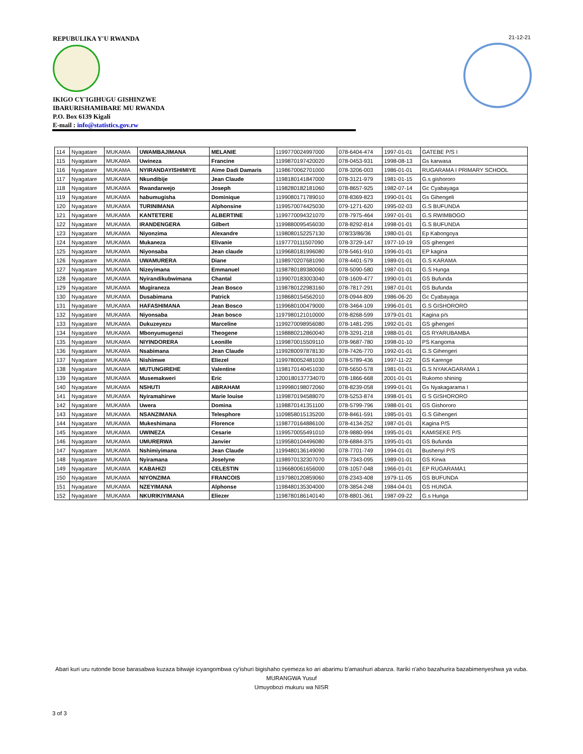REPUBULIKA Y'U RWANDA
IKIGO CY'IGIHUGU GISHINZWE
IBARURISHAMIBARE MU RWANDA
P.O. Box 6139 Kigali
E-mail : info@statistics.gov.rw
21-12-21
| 114 | Nyagatare | MUKAMA | UWAMBAJIMANA | MELANIE | 1199770024997000 | 078-6404-474 | 1997-01-01 | GATEBE P/S I |
| 115 | Nyagatare | MUKAMA | Uwineza | Francine | 1199870197420020 | 078-0453-931 | 1998-08-13 | Gs karwasa |
| 116 | Nyagatare | MUKAMA | NYIRANDAYISHIMIYE | Aime Dadi Damaris | 1198670062701000 | 078-3206-003 | 1986-01-01 | RUGARAMA I PRIMARY SCHOOL |
| 117 | Nyagatare | MUKAMA | Nkundibije | Jean Claude | 1198180141847000 | 078-3121-979 | 1981-01-15 | G.s gishororo |
| 118 | Nyagatare | MUKAMA | Rwandarwejo | Joseph | 1198280182181060 | 078-8657-925 | 1982-07-14 | Gc Cyabayaga |
| 119 | Nyagatare | MUKAMA | habumugisha | Dominique | 1199080171789010 | 078-8369-823 | 1990-01-01 | Gs Gihengeli |
| 120 | Nyagatare | MUKAMA | TURINIMANA | Alphonsine | 1199570074425030 | 079-1271-620 | 1995-02-03 | G.S BUFUNDA |
| 121 | Nyagatare | MUKAMA | KANTETERE | ALBERTINE | 1199770094321070 | 078-7975-464 | 1997-01-01 | G.S RWIMBOGO |
| 122 | Nyagatare | MUKAMA | IRANDENGERA | Gilbert | 1199880095456030 | 078-8292-814 | 1998-01-01 | G.S BUFUNDA |
| 123 | Nyagatare | MUKAMA | Niyonzima | Alexandre | 1198080152257130 | 078/33/86/36 | 1980-01-01 | Ep Kabongoya |
| 124 | Nyagatare | MUKAMA | Mukaneza | Elivanie | 1197770111507090 | 078-3729-147 | 1977-10-19 | GS gihengeri |
| 125 | Nyagatare | MUKAMA | Niyonsaba | Jean claude | 1199680181996080 | 078-5461-910 | 1996-01-01 | EP kagina |
| 126 | Nyagatare | MUKAMA | UWAMURERA | Diane | 1198970207681090 | 078-4401-579 | 1989-01-01 | G.S KARAMA |
| 127 | Nyagatare | MUKAMA | Nizeyimana | Emmanuel | 1198780189380060 | 078-5090-580 | 1987-01-01 | G.S Hunga |
| 128 | Nyagatare | MUKAMA | Nyirandikubwimana | Chantal | 1199070183003040 | 078-1609-477 | 1990-01-01 | GS Bufunda |
| 129 | Nyagatare | MUKAMA | Mugiraneza | Jean Bosco | 1198780122983160 | 078-7817-291 | 1987-01-01 | GS Bufunda |
| 130 | Nyagatare | MUKAMA | Dusabimana | Patrick | 1198680154562010 | 078-0944-809 | 1986-06-20 | Gc Cyabayaga |
| 131 | Nyagatare | MUKAMA | HAFASHIMANA | Jean Bosco | 1199680100479000 | 078-3464-109 | 1996-01-01 | G.S GISHORORO |
| 132 | Nyagatare | MUKAMA | Niyonsaba | Jean bosco | 1197980121010000 | 078-8268-599 | 1979-01-01 | Kagina p/s |
| 133 | Nyagatare | MUKAMA | Dukuzeyezu | Marceline | 1199270098956080 | 078-1481-295 | 1992-01-01 | GS gihengeri |
| 134 | Nyagatare | MUKAMA | Mbonyumugenzi | Theogene | 1198880212860040 | 078-3291-218 | 1988-01-01 | GS RYARUBAMBA |
| 135 | Nyagatare | MUKAMA | NIYINDORERA | Leonille | 1199870015509110 | 078-9687-780 | 1998-01-10 | PS Kangoma |
| 136 | Nyagatare | MUKAMA | Nsabimana | Jean Claude | 1199280097878130 | 078-7426-770 | 1992-01-01 | G.S Gihengeri |
| 137 | Nyagatare | MUKAMA | Nishimwe | Eliezel | 1199780052481030 | 078-5789-436 | 1997-11-22 | GS Karenge |
| 138 | Nyagatare | MUKAMA | MUTUNGIREHE | Valentine | 1198170140451030 | 078-5650-578 | 1981-01-01 | G.S NYAKAGARAMA 1 |
| 139 | Nyagatare | MUKAMA | Musemakweri | Eric | 1200180137734070 | 078-1866-668 | 2001-01-01 | Rukomo shining |
| 140 | Nyagatare | MUKAMA | NSHUTI | ABRAHAM | 1199980198072060 | 078-8239-058 | 1999-01-01 | Gs Nyakagarama I |
| 141 | Nyagatare | MUKAMA | Nyiramahirwe | Marie louise | 1199870194588070 | 078-5253-874 | 1998-01-01 | G S GISHORORO |
| 142 | Nyagatare | MUKAMA | Uwera | Domina | 1198870141351100 | 078-5799-796 | 1988-01-01 | GS Gishororo |
| 143 | Nyagatare | MUKAMA | NSANZIMANA | Telesphore | 1109858015135200 | 078-8461-591 | 1985-01-01 | G.S Gihengeri |
| 144 | Nyagatare | MUKAMA | Mukeshimana | Florence | 1198770164886100 | 078-4134-252 | 1987-01-01 | Kagina P/S |
| 145 | Nyagatare | MUKAMA | UWINEZA | Cesarie | 1199570055491010 | 078-9880-994 | 1995-01-01 | KAMISEKE P/S |
| 146 | Nyagatare | MUKAMA | UMURERWA | Janvier | 1199580104496080 | 078-6884-375 | 1995-01-01 | GS Bufunda |
| 147 | Nyagatare | MUKAMA | Nshimiyimana | Jean Claude | 1199480136149090 | 078-7701-749 | 1994-01-01 | Bushenyi P/S |
| 148 | Nyagatare | MUKAMA | Nyiramana | Joselyne | 1198970132307070 | 078-7343-095 | 1989-01-01 | GS Kirwa |
| 149 | Nyagatare | MUKAMA | KABAHIZI | CELESTIN | 1196680061656000 | 078-1057-048 | 1966-01-01 | EP RUGARAMA1 |
| 150 | Nyagatare | MUKAMA | NIYONZIMA | FRANCOIS | 1197980120859060 | 078-2343-408 | 1979-11-05 | GS BUFUNDA |
| 151 | Nyagatare | MUKAMA | NZEYIMANA | Alphonse | 1198480135304000 | 078-3854-248 | 1984-04-01 | GS HUNGA |
| 152 | Nyagatare | MUKAMA | NKURIKIYIMANA | Eliezer | 1198780186140140 | 078-8801-361 | 1987-09-22 | G.s Hunga |
Abari kuri uru rutonde bose barasabwa kuzaza bitwaje icyangombwa cy'ishuri bigishaho cyemeza ko ari abarimu b'amashuri abanza. Itariki n'aho bazahurira bazabimenyeshwa ya vuba.
MURANGWA Yusuf
Umuyobozi mukuru wa NISR
3 of 3